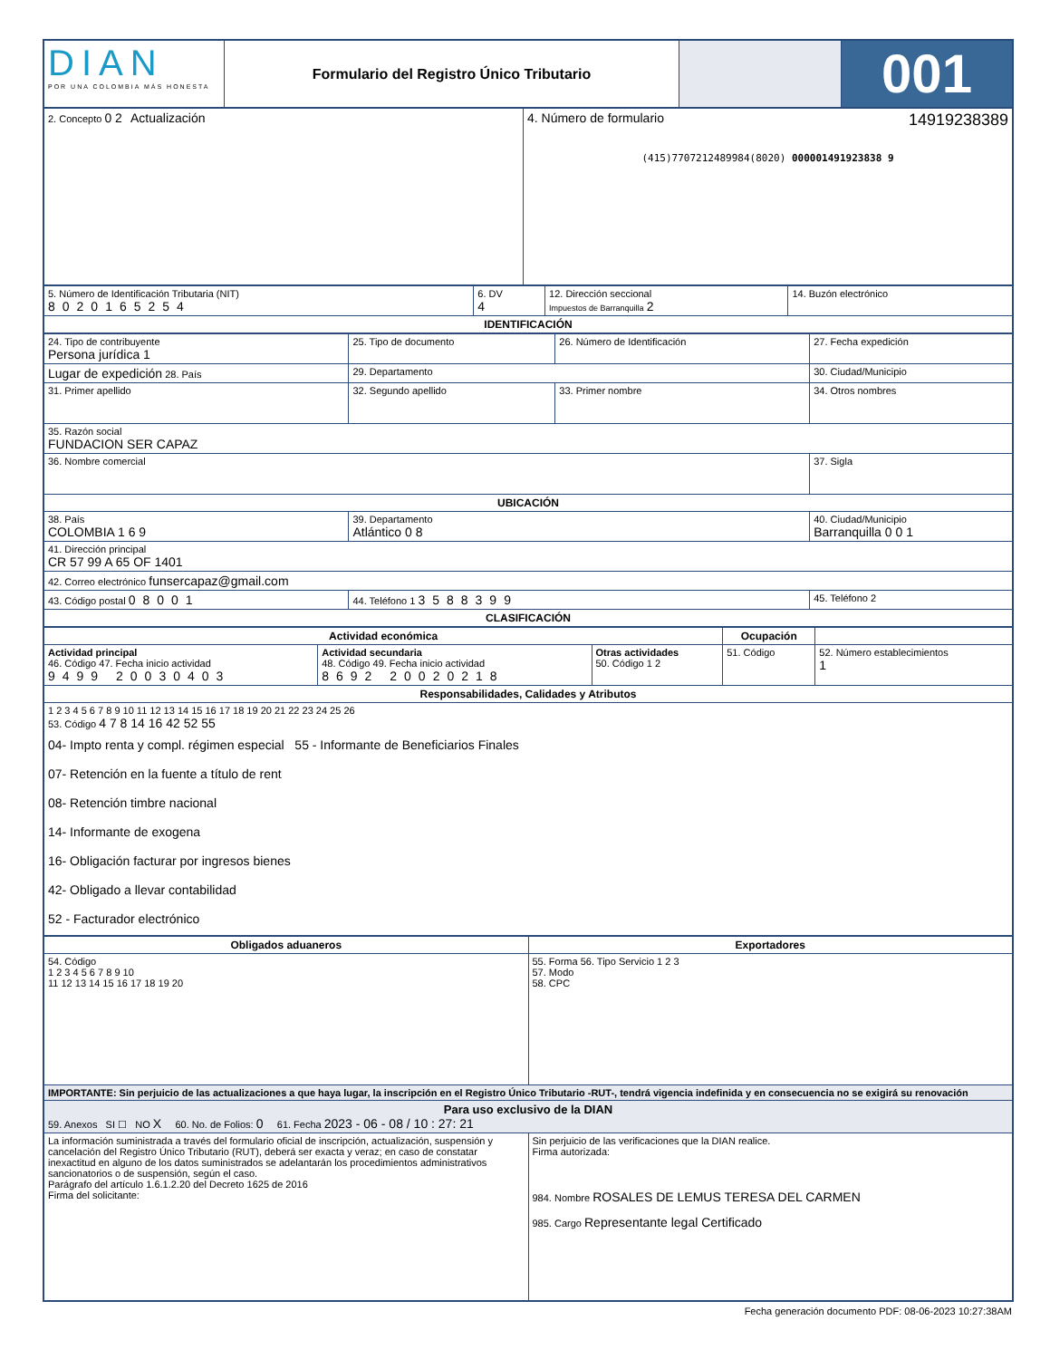| DIAN POR UNA COLOMBIA MÁS HONESTA | Formulario del Registro Único Tributario | | 001 |
| 2. Concepto 0 2 Actualización | 4. Número de formulario 14919238389 (415)7707212489984(8020) 000001491923838 9 |
| 5. Número de Identificación Tributaria (NIT) 8020165254 | 6. DV 4 | 12. Dirección seccional Impuestos de Barranquilla 2 | 14. Buzón electrónico |
| IDENTIFICACIÓN | | | |
| 24. Tipo de contribuyente Persona jurídica 1 | 25. Tipo de documento | 26. Número de Identificación | 27. Fecha expedición |
| Lugar de expedición 28. País | 29. Departamento | | 30. Ciudad/Municipio |
| 31. Primer apellido | 32. Segundo apellido | 33. Primer nombre | 34. Otros nombres |
| 35. Razón social FUNDACION SER CAPAZ | | | |
| 36. Nombre comercial | | | 37. Sigla |
| UBICACIÓN | | | |
| 38. País COLOMBIA 1 6 9 | 39. Departamento Atlántico 0 8 | | 40. Ciudad/Municipio Barranquilla 0 0 1 |
| 41. Dirección principal CR 57 99 A 65 OF 1401 | | | |
| 42. Correo electrónico funsercapaz@gmail.com | | | |
| 43. Código postal 08001 | 44. Teléfono 1 3588399 | | 45. Teléfono 2 |
| CLASIFICACIÓN | | | |
| Actividad económica | | | Ocupación | |
| --- | --- | --- | --- | --- |
| Actividad principal 46. Código 47. Fecha inicio actividad 9499 20030403 | Actividad secundaria 48. Código 49. Fecha inicio actividad 8692 20020218 | Otras actividades 50. Código 1 2 | 51. Código | 52. Número establecimientos 1 |
| Responsabilidades, Calidades y Atributos | | | | |
| 1 2 3 4 5 6 7 8 9 10 11 12 13 14 15 16 17 18 19 20 21 22 23 24 25 26 53. Código 4 7 8 14 16 42 52 55 04- Impto renta y compl. régimen especial 55 - Informante de Beneficiarios Finales 07- Retención en la fuente a título de rent 08- Retención timbre nacional 14- Informante de exogena 16- Obligación facturar por ingresos bienes 42- Obligado a llevar contabilidad 52 - Facturador electrónico | | | | |
| Obligados aduaneros | Exportadores |
| --- | --- |
| 54. Código 1 2 3 4 5 6 7 8 9 10 11 12 13 14 15 16 17 18 19 20 | 55. Forma 56. Tipo Servicio 1 2 3 57. Modo 58. CPC |
| IMPORTANTE: Sin perjuicio de las actualizaciones a que haya lugar, la inscripción en el Registro Único Tributario -RUT-, tendrá vigencia indefinida y en consecuencia no se exigirá su renovación | |
| Para uso exclusivo de la DIAN 59. Anexos SI ☐ NO X 60. No. de Folios: 0 61. Fecha 2023 - 06 - 08 / 10 : 27: 21 | |
| La información suministrada a través del formulario oficial de inscripción, actualización, suspensión y cancelación del Registro Único Tributario (RUT), deberá ser exacta y veraz; en caso de constatar inexactitud en alguno de los datos suministrados se adelantarán los procedimientos administrativos sancionatorios o de suspensión, según el caso. Parágrafo del artículo 1.6.1.2.20 del Decreto 1625 de 2016 Firma del solicitante: | Sin perjuicio de las verificaciones que la DIAN realice. Firma autorizada: 984. Nombre ROSALES DE LEMUS TERESA DEL CARMEN 985. Cargo Representante legal Certificado |
Fecha generación documento PDF: 08-06-2023 10:27:38AM
COPIA CERTIFICADO DOCUMENTO SIN COSTO